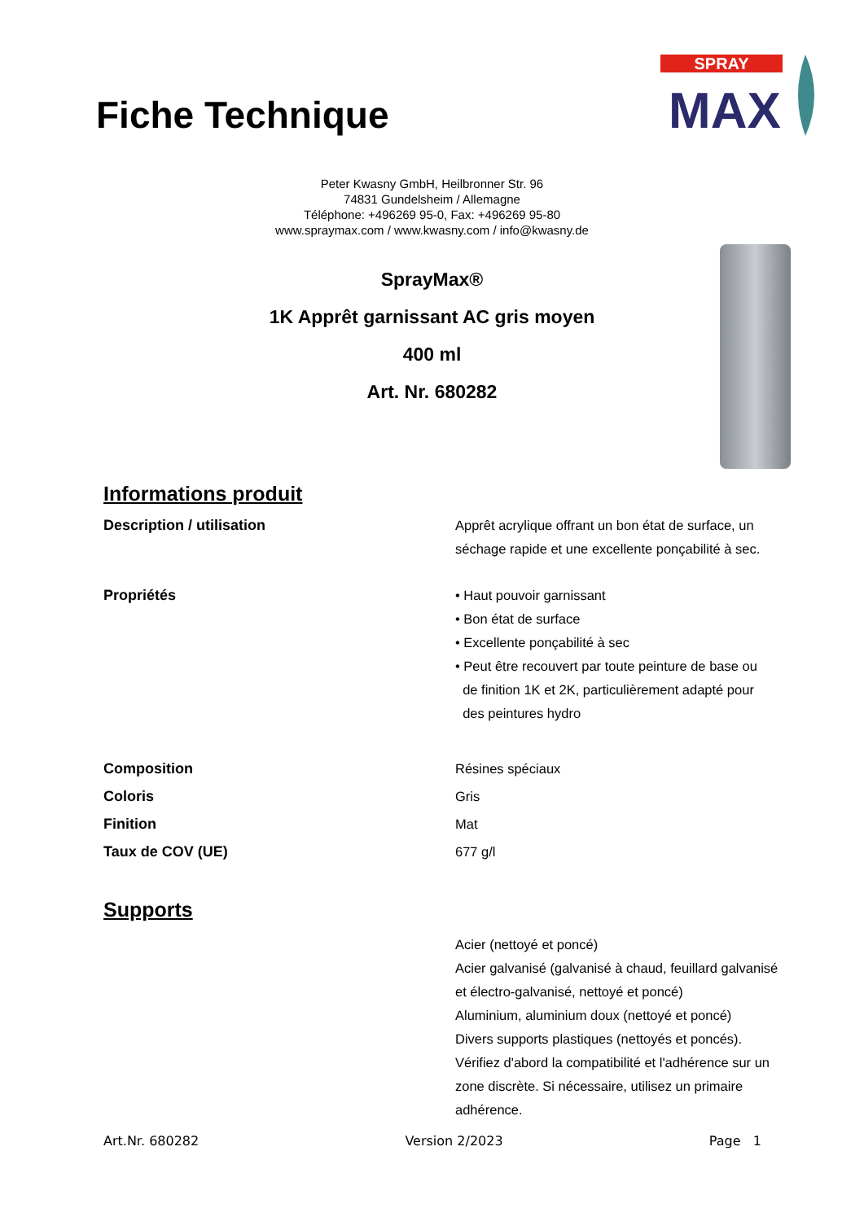Fiche Technique
SPRAY
MAX
Peter Kwasny GmbH, Heilbronner Str. 96
74831 Gundelsheim / Allemagne
Téléphone: +496269 95-0, Fax: +496269 95-80
www.spraymax.com / www.kwasny.com / info@kwasny.de
SprayMax®
1K Apprêt garnissant AC gris moyen
400 ml
Art. Nr. 680282
Informations produit
Description / utilisation Apprêt acrylique offrant un bon état de surface, un séchage rapide et une excellente ponçabilité à sec.
Propriétés • Haut pouvoir garnissant
• Bon état de surface
• Excellente ponçabilité à sec
• Peut être recouvert par toute peinture de base ou
de finition 1K et 2K, particulièrement adapté pour
des peintures hydro
Composition
Coloris
Finition
Taux de COV (UE)
Résines spéciaux
Gris
Mat
677 g/l
Supports
Acier (nettoyé et poncé)
Acier galvanisé (galvanisé à chaud, feuillard galvanisé et électro-galvanisé, nettoyé et poncé)
Aluminium, aluminium doux (nettoyé et poncé)
Divers supports plastiques (nettoyés et poncés). Vérifiez d'abord la compatibilité et l'adhérence sur un zone discrète. Si nécessaire, utilisez un primaire adhérence.
Art.Nr. 680282 Version 2/2023 Page 1